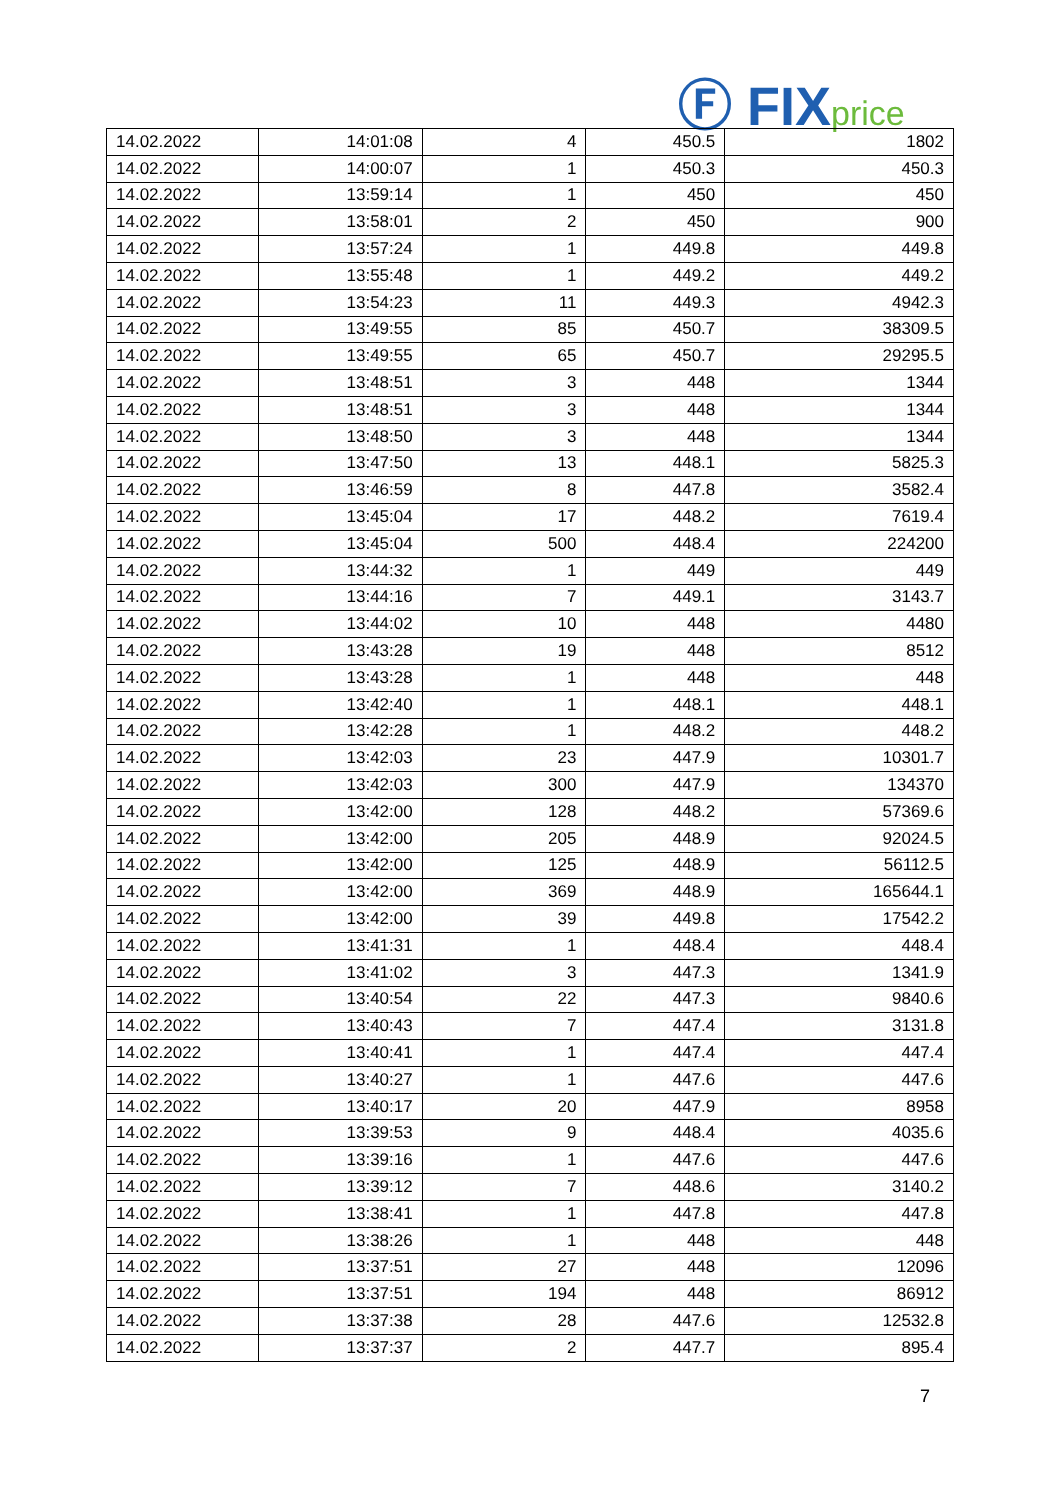Ⓕ FIXprice
| 14.02.2022 | 14:01:08 | 4 | 450.5 | 1802 |
| 14.02.2022 | 14:00:07 | 1 | 450.3 | 450.3 |
| 14.02.2022 | 13:59:14 | 1 | 450 | 450 |
| 14.02.2022 | 13:58:01 | 2 | 450 | 900 |
| 14.02.2022 | 13:57:24 | 1 | 449.8 | 449.8 |
| 14.02.2022 | 13:55:48 | 1 | 449.2 | 449.2 |
| 14.02.2022 | 13:54:23 | 11 | 449.3 | 4942.3 |
| 14.02.2022 | 13:49:55 | 85 | 450.7 | 38309.5 |
| 14.02.2022 | 13:49:55 | 65 | 450.7 | 29295.5 |
| 14.02.2022 | 13:48:51 | 3 | 448 | 1344 |
| 14.02.2022 | 13:48:51 | 3 | 448 | 1344 |
| 14.02.2022 | 13:48:50 | 3 | 448 | 1344 |
| 14.02.2022 | 13:47:50 | 13 | 448.1 | 5825.3 |
| 14.02.2022 | 13:46:59 | 8 | 447.8 | 3582.4 |
| 14.02.2022 | 13:45:04 | 17 | 448.2 | 7619.4 |
| 14.02.2022 | 13:45:04 | 500 | 448.4 | 224200 |
| 14.02.2022 | 13:44:32 | 1 | 449 | 449 |
| 14.02.2022 | 13:44:16 | 7 | 449.1 | 3143.7 |
| 14.02.2022 | 13:44:02 | 10 | 448 | 4480 |
| 14.02.2022 | 13:43:28 | 19 | 448 | 8512 |
| 14.02.2022 | 13:43:28 | 1 | 448 | 448 |
| 14.02.2022 | 13:42:40 | 1 | 448.1 | 448.1 |
| 14.02.2022 | 13:42:28 | 1 | 448.2 | 448.2 |
| 14.02.2022 | 13:42:03 | 23 | 447.9 | 10301.7 |
| 14.02.2022 | 13:42:03 | 300 | 447.9 | 134370 |
| 14.02.2022 | 13:42:00 | 128 | 448.2 | 57369.6 |
| 14.02.2022 | 13:42:00 | 205 | 448.9 | 92024.5 |
| 14.02.2022 | 13:42:00 | 125 | 448.9 | 56112.5 |
| 14.02.2022 | 13:42:00 | 369 | 448.9 | 165644.1 |
| 14.02.2022 | 13:42:00 | 39 | 449.8 | 17542.2 |
| 14.02.2022 | 13:41:31 | 1 | 448.4 | 448.4 |
| 14.02.2022 | 13:41:02 | 3 | 447.3 | 1341.9 |
| 14.02.2022 | 13:40:54 | 22 | 447.3 | 9840.6 |
| 14.02.2022 | 13:40:43 | 7 | 447.4 | 3131.8 |
| 14.02.2022 | 13:40:41 | 1 | 447.4 | 447.4 |
| 14.02.2022 | 13:40:27 | 1 | 447.6 | 447.6 |
| 14.02.2022 | 13:40:17 | 20 | 447.9 | 8958 |
| 14.02.2022 | 13:39:53 | 9 | 448.4 | 4035.6 |
| 14.02.2022 | 13:39:16 | 1 | 447.6 | 447.6 |
| 14.02.2022 | 13:39:12 | 7 | 448.6 | 3140.2 |
| 14.02.2022 | 13:38:41 | 1 | 447.8 | 447.8 |
| 14.02.2022 | 13:38:26 | 1 | 448 | 448 |
| 14.02.2022 | 13:37:51 | 27 | 448 | 12096 |
| 14.02.2022 | 13:37:51 | 194 | 448 | 86912 |
| 14.02.2022 | 13:37:38 | 28 | 447.6 | 12532.8 |
| 14.02.2022 | 13:37:37 | 2 | 447.7 | 895.4 |
7